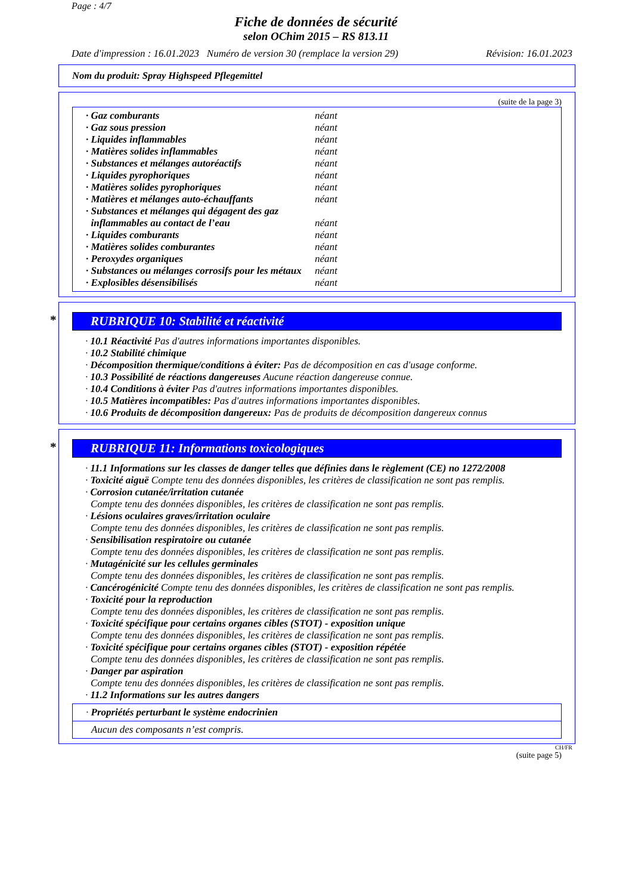Page : 4/7
Fiche de données de sécurité
selon OChim 2015 – RS 813.11
Date d'impression : 16.01.2023 Numéro de version 30 (remplace la version 29) Révision: 16.01.2023
Nom du produit: Spray Highspeed Pflegemittel
(suite de la page 3)
| · Gaz comburants | néant |
| · Gaz sous pression | néant |
| · Liquides inflammables | néant |
| · Matières solides inflammables | néant |
| · Substances et mélanges autoréactifs | néant |
| · Liquides pyrophoriques | néant |
| · Matières solides pyrophoriques | néant |
| · Matières et mélanges auto-échauffants | néant |
| · Substances et mélanges qui dégagent des gaz inflammables au contact de l’eau | néant |
| · Liquides comburants | néant |
| · Matières solides comburantes | néant |
| · Peroxydes organiques | néant |
| · Substances ou mélanges corrosifs pour les métaux | néant |
| · Explosibles désensibilisés | néant |
* RUBRIQUE 10: Stabilité et réactivité
· 10.1 Réactivité Pas d'autres informations importantes disponibles.
· 10.2 Stabilité chimique
· Décomposition thermique/conditions à éviter: Pas de décomposition en cas d'usage conforme.
· 10.3 Possibilité de réactions dangereuses Aucune réaction dangereuse connue.
· 10.4 Conditions à éviter Pas d'autres informations importantes disponibles.
· 10.5 Matières incompatibles: Pas d'autres informations importantes disponibles.
· 10.6 Produits de décomposition dangereux: Pas de produits de décomposition dangereux connus
* RUBRIQUE 11: Informations toxicologiques
· 11.1 Informations sur les classes de danger telles que définies dans le règlement (CE) no 1272/2008
· Toxicité aiguë Compte tenu des données disponibles, les critères de classification ne sont pas remplis.
· Corrosion cutanée/irritation cutanée
Compte tenu des données disponibles, les critères de classification ne sont pas remplis.
· Lésions oculaires graves/irritation oculaire
Compte tenu des données disponibles, les critères de classification ne sont pas remplis.
· Sensibilisation respiratoire ou cutanée
Compte tenu des données disponibles, les critères de classification ne sont pas remplis.
· Mutagénicité sur les cellules germinales
Compte tenu des données disponibles, les critères de classification ne sont pas remplis.
· Cancérogénicité Compte tenu des données disponibles, les critères de classification ne sont pas remplis.
· Toxicité pour la reproduction
Compte tenu des données disponibles, les critères de classification ne sont pas remplis.
· Toxicité spécifique pour certains organes cibles (STOT) - exposition unique
Compte tenu des données disponibles, les critères de classification ne sont pas remplis.
· Toxicité spécifique pour certains organes cibles (STOT) - exposition répétée
Compte tenu des données disponibles, les critères de classification ne sont pas remplis.
· Danger par aspiration
Compte tenu des données disponibles, les critères de classification ne sont pas remplis.
· 11.2 Informations sur les autres dangers
· Propriétés perturbant le système endocrinien
Aucun des composants n’est compris.
CH/FR
(suite page 5)